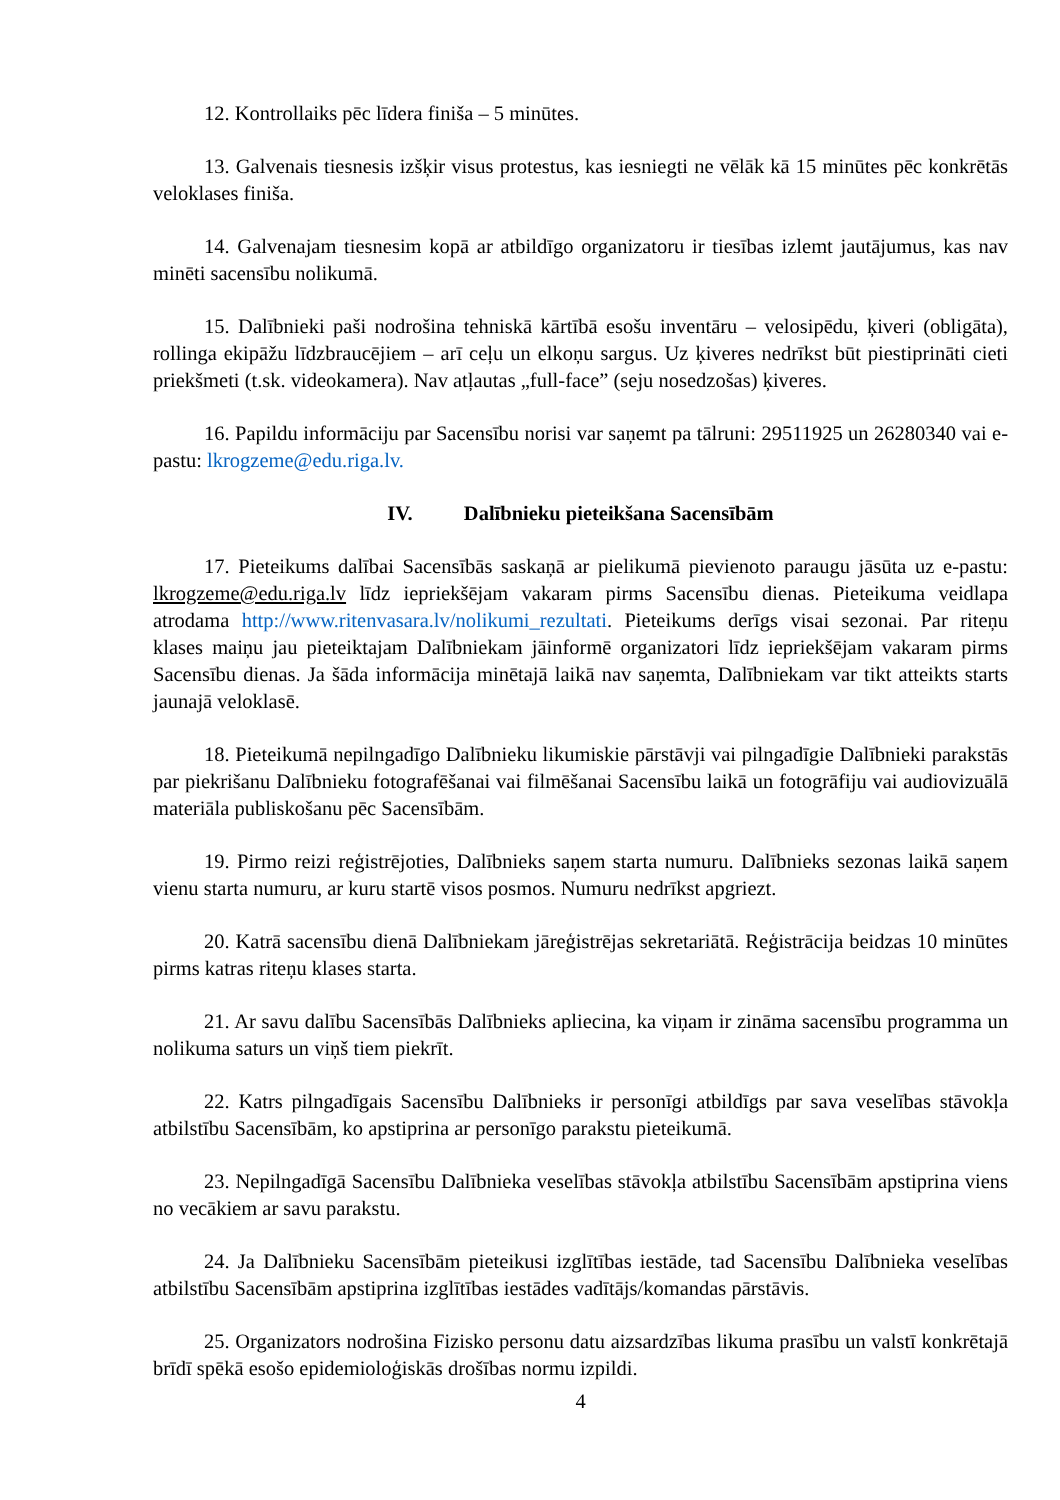12. Kontrollaiks pēc līdera finiša – 5 minūtes.
13. Galvenais tiesnesis izšķir visus protestus, kas iesniegti ne vēlāk kā 15 minūtes pēc konkrētās veloklases finiša.
14. Galvenajam tiesnesim kopā ar atbildīgo organizatoru ir tiesības izlemt jautājumus, kas nav minēti sacensību nolikumā.
15. Dalībnieki paši nodrošina tehniskā kārtībā esošu inventāru – velosipēdu, ķiveri (obligāta), rollinga ekipāžu līdzbraucējiem – arī ceļu un elkoņu sargus. Uz ķiveres nedrīkst būt piestiprināti cieti priekšmeti (t.sk. videokamera). Nav atļautas „full-face” (seju nosedzošas) ķiveres.
16. Papildu informāciju par Sacensību norisi var saņemt pa tālruni: 29511925 un 26280340 vai e-pastu: lkrogzeme@edu.riga.lv.
IV. Dalībnieku pieteikšana Sacensībām
17. Pieteikums dalībai Sacensībās saskaņā ar pielikumā pievienoto paraugu jāsūta uz e-pastu: lkrogzeme@edu.riga.lv līdz iepriekšējam vakaram pirms Sacensību dienas. Pieteikuma veidlapa atrodama http://www.ritenvasara.lv/nolikumi_rezultati. Pieteikums derīgs visai sezonai. Par riteņu klases maiņu jau pieteiktajam Dalībniekam jāinformē organizatori līdz iepriekšējam vakaram pirms Sacensību dienas. Ja šāda informācija minētajā laikā nav saņemta, Dalībniekam var tikt atteikts starts jaunajā veloklasē.
18. Pieteikumā nepilngadīgo Dalībnieku likumiskie pārstāvji vai pilngadīgie Dalībnieki parakstās par piekrišanu Dalībnieku fotografēšanai vai filmēšanai Sacensību laikā un fotogrāfiju vai audiovizuālā materiāla publiskošanu pēc Sacensībām.
19. Pirmo reizi reģistrējoties, Dalībnieks saņem starta numuru. Dalībnieks sezonas laikā saņem vienu starta numuru, ar kuru startē visos posmos. Numuru nedrīkst apgriezt.
20. Katrā sacensību dienā Dalībniekam jāreģistrējas sekretariātā. Reģistrācija beidzas 10 minūtes pirms katras riteņu klases starta.
21. Ar savu dalību Sacensībās Dalībnieks apliecina, ka viņam ir zināma sacensību programma un nolikuma saturs un viņš tiem piekrīt.
22. Katrs pilngadīgais Sacensību Dalībnieks ir personīgi atbildīgs par sava veselības stāvokļa atbilstību Sacensībām, ko apstiprina ar personīgo parakstu pieteikumā.
23. Nepilngadīgā Sacensību Dalībnieka veselības stāvokļa atbilstību Sacensībām apstiprina viens no vecākiem ar savu parakstu.
24. Ja Dalībnieku Sacensībām pieteikusi izglītības iestāde, tad Sacensību Dalībnieka veselības atbilstību Sacensībām apstiprina izglītības iestādes vadītājs/komandas pārstāvis.
25. Organizators nodrošina Fizisko personu datu aizsardzības likuma prasību un valstī konkrētajā brīdī spēkā esošo epidemioloģiskās drošības normu izpildi.
4